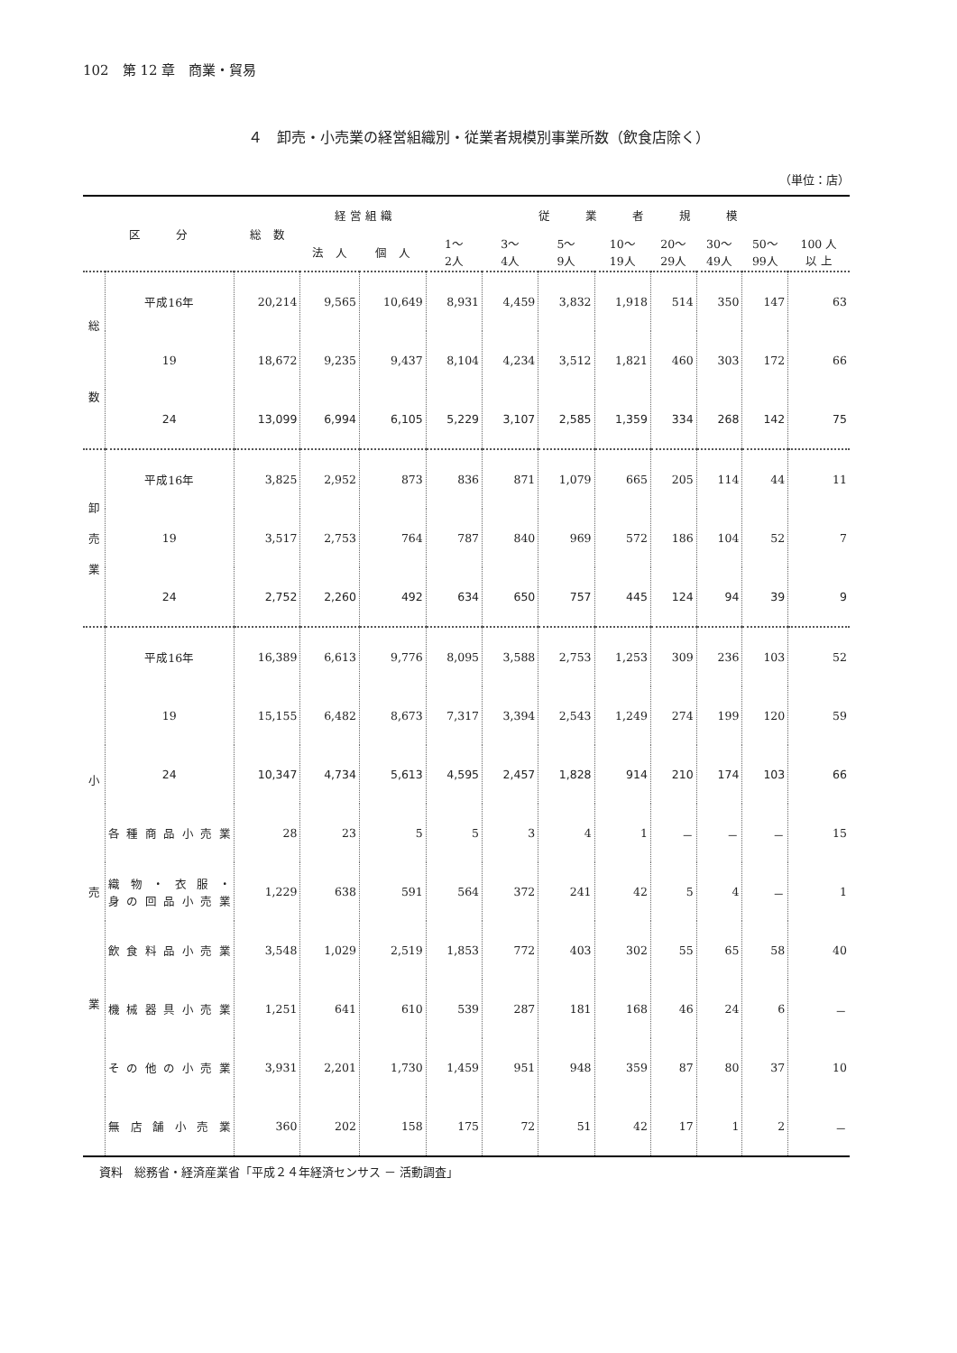102　第 12 章　商業・貿易
４　卸売・小売業の経営組織別・従業者規模別事業所数（飲食店除く）
（単位：店）
| 区 分 | | 総 数 | 経 営 組 織 | | 従 業 者 規 模 | | | | | | | |
| --- | --- | --- | --- | --- | --- | --- | --- | --- | --- | --- | --- | --- |
| | | | 法 人 | 個 人 | 1～ 2人 | 3～ 4人 | 5～ 9人 | 10～ 19人 | 20～ 29人 | 30～ 49人 | 50～ 99人 | 100 人 以 上 |
| 総 数 | 平成16年 | 20,214 | 9,565 | 10,649 | 8,931 | 4,459 | 3,832 | 1,918 | 514 | 350 | 147 | 63 |
| | 19 | 18,672 | 9,235 | 9,437 | 8,104 | 4,234 | 3,512 | 1,821 | 460 | 303 | 172 | 66 |
| | 24 | 13,099 | 6,994 | 6,105 | 5,229 | 3,107 | 2,585 | 1,359 | 334 | 268 | 142 | 75 |
| 卸 売 業 | 平成16年 | 3,825 | 2,952 | 873 | 836 | 871 | 1,079 | 665 | 205 | 114 | 44 | 11 |
| | 19 | 3,517 | 2,753 | 764 | 787 | 840 | 969 | 572 | 186 | 104 | 52 | 7 |
| | 24 | 2,752 | 2,260 | 492 | 634 | 650 | 757 | 445 | 124 | 94 | 39 | 9 |
| 小 売 業 | 平成16年 | 16,389 | 6,613 | 9,776 | 8,095 | 3,588 | 2,753 | 1,253 | 309 | 236 | 103 | 52 |
| | 19 | 15,155 | 6,482 | 8,673 | 7,317 | 3,394 | 2,543 | 1,249 | 274 | 199 | 120 | 59 |
| | 24 | 10,347 | 4,734 | 5,613 | 4,595 | 2,457 | 1,828 | 914 | 210 | 174 | 103 | 66 |
| | 各種商品小売業 | 28 | 23 | 5 | 5 | 3 | 4 | 1 | － | － | － | 15 |
| | 織物・衣服・ 身の回品小売業 | 1,229 | 638 | 591 | 564 | 372 | 241 | 42 | 5 | 4 | － | 1 |
| | 飲食料品小売業 | 3,548 | 1,029 | 2,519 | 1,853 | 772 | 403 | 302 | 55 | 65 | 58 | 40 |
| | 機械器具小売業 | 1,251 | 641 | 610 | 539 | 287 | 181 | 168 | 46 | 24 | 6 | － |
| | その他の小売業 | 3,931 | 2,201 | 1,730 | 1,459 | 951 | 948 | 359 | 87 | 80 | 37 | 10 |
| | 無店舗小売業 | 360 | 202 | 158 | 175 | 72 | 51 | 42 | 17 | 1 | 2 | － |
資料　総務省・経済産業省「平成２４年経済センサス － 活動調査」